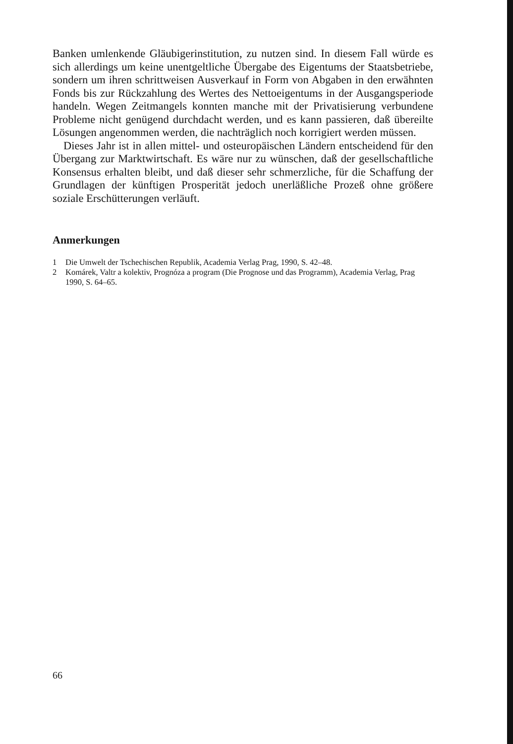Banken umlenkende Gläubigerinstitution, zu nutzen sind. In diesem Fall würde es sich allerdings um keine unentgeltliche Übergabe des Eigentums der Staatsbetriebe, sondern um ihren schrittweisen Ausverkauf in Form von Abgaben in den erwähnten Fonds bis zur Rückzahlung des Wertes des Nettoeigentums in der Ausgangsperiode handeln. Wegen Zeitmangels konnten manche mit der Privatisierung verbundene Probleme nicht genügend durchdacht werden, und es kann passieren, daß übereilte Lösungen angenommen werden, die nachträglich noch korrigiert werden müssen.
Dieses Jahr ist in allen mittel- und osteuropäischen Ländern entscheidend für den Übergang zur Marktwirtschaft. Es wäre nur zu wünschen, daß der gesellschaftliche Konsensus erhalten bleibt, und daß dieser sehr schmerzliche, für die Schaffung der Grundlagen der künftigen Prosperität jedoch unerläßliche Prozeß ohne größere soziale Erschütterungen verläuft.
Anmerkungen
1 Die Umwelt der Tschechischen Republik, Academia Verlag Prag, 1990, S. 42–48.
2 Komárek, Valtr a kolektiv, Prognóza a program (Die Prognose und das Programm), Academia Verlag, Prag 1990, S. 64–65.
66